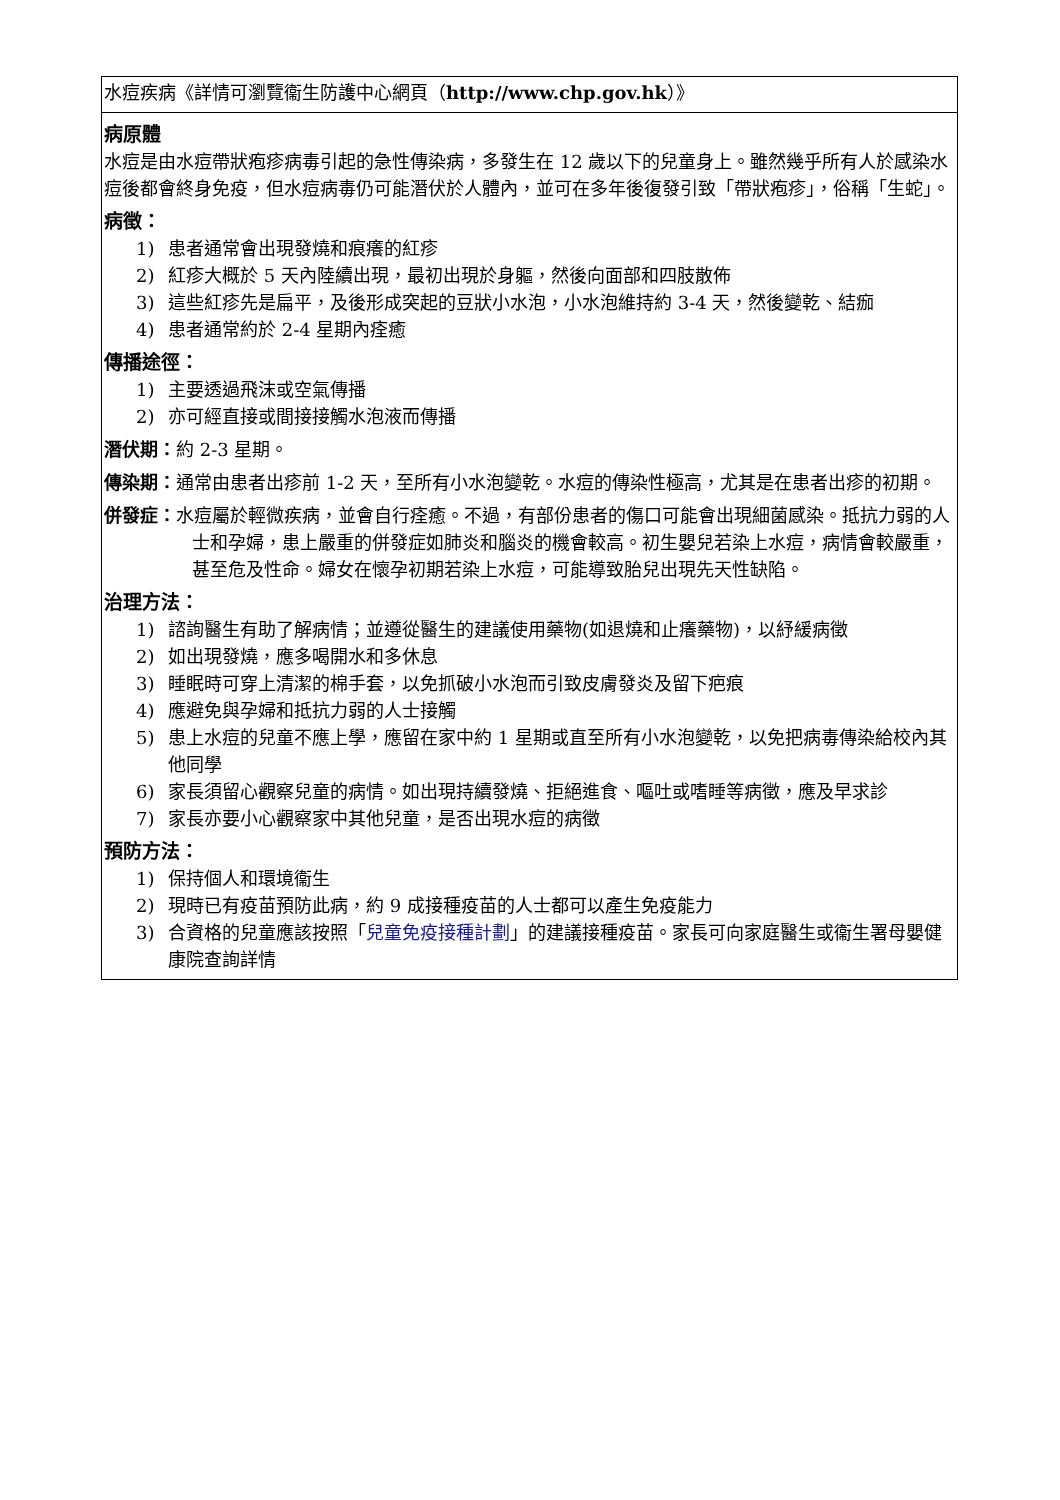| 水痘疾病《詳情可瀏覽衞生防護中心網頁（ http://www.chp.gov.hk ）》 |
| 病原體 水痘是由水痘帶狀疱疹病毒引起的急性傳染病，多發生在 12 歲以下的兒童身上。雖然幾乎所有人於感染水痘後都會終身免疫，但水痘病毒仍可能潛伏於人體內，並可在多年後復發引致「帶狀疱疹」，俗稱「生蛇」。 病徵： 1) 患者通常會出現發燒和痕癢的紅疹 2) 紅疹大概於 5 天內陸續出現，最初出現於身軀，然後向面部和四肢散佈 3) 這些紅疹先是扁平，及後形成突起的豆狀小水泡，小水泡維持約 3-4 天，然後變乾、結痂 4) 患者通常約於 2-4 星期內痊癒 傳播途徑： 1) 主要透過飛沫或空氣傳播 2) 亦可經直接或間接接觸水泡液而傳播 潛伏期： 約 2-3 星期。 傳染期： 通常由患者出疹前 1-2 天，至所有小水泡變乾。水痘的傳染性極高，尤其是在患者出疹的初期。 併發症： 水痘屬於輕微疾病，並會自行痊癒。不過，有部份患者的傷口可能會出現細菌感染。抵抗力弱的人士和孕婦，患上嚴重的併發症如肺炎和腦炎的機會較高。初生嬰兒若染上水痘，病情會較嚴重，甚至危及性命。婦女在懷孕初期若染上水痘，可能導致胎兒出現先天性缺陷。 治理方法： 1) 諮詢醫生有助了解病情；並遵從醫生的建議使用藥物(如退燒和止癢藥物)，以紓緩病徵 2) 如出現發燒，應多喝開水和多休息 3) 睡眠時可穿上清潔的棉手套，以免抓破小水泡而引致皮膚發炎及留下疤痕 4) 應避免與孕婦和抵抗力弱的人士接觸 5) 患上水痘的兒童不應上學，應留在家中約 1 星期或直至所有小水泡變乾，以免把病毒傳染給校內其他同學 6) 家長須留心觀察兒童的病情。如出現持續發燒、拒絕進食、嘔吐或嗜睡等病徵，應及早求診 7) 家長亦要小心觀察家中其他兒童，是否出現水痘的病徵 預防方法： 1) 保持個人和環境衞生 2) 現時已有疫苗預防此病，約 9 成接種疫苗的人士都可以產生免疫能力 3) 合資格的兒童應該按照「 兒童免疫接種計劃 」的建議接種疫苗。家長可向家庭醫生或衞生署母嬰健康院查詢詳情 |